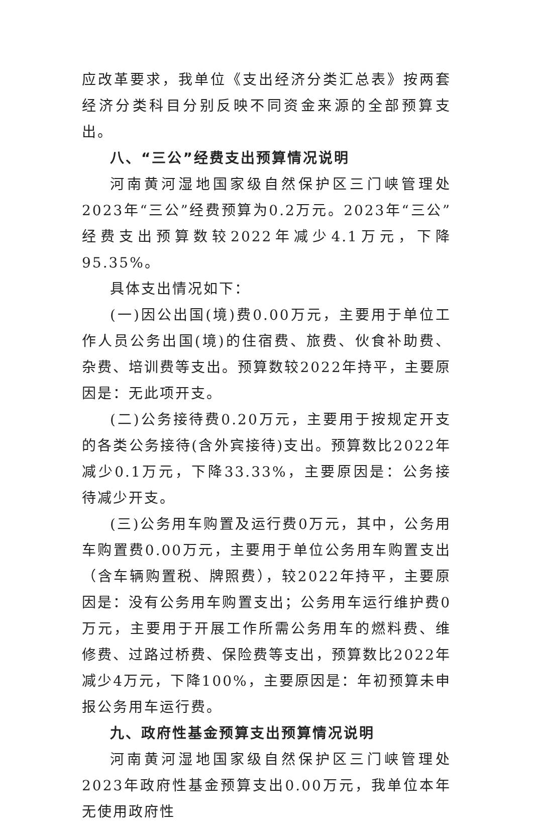应改革要求，我单位《支出经济分类汇总表》按两套经济分类科目分别反映不同资金来源的全部预算支出。
八、“三公”经费支出预算情况说明
河南黄河湿地国家级自然保护区三门峡管理处2023年“三公”经费预算为0.2万元。2023年“三公”经费支出预算数较2022年减少4.1万元，下降95.35%。
具体支出情况如下：
(一)因公出国(境)费0.00万元，主要用于单位工作人员公务出国(境)的住宿费、旅费、伙食补助费、杂费、培训费等支出。预算数较2022年持平，主要原因是：无此项开支。
(二)公务接待费0.20万元，主要用于按规定开支的各类公务接待(含外宾接待)支出。预算数比2022年减少0.1万元，下降33.33%，主要原因是：公务接待减少开支。
(三)公务用车购置及运行费0万元，其中，公务用车购置费0.00万元，主要用于单位公务用车购置支出（含车辆购置税、牌照费），较2022年持平，主要原因是：没有公务用车购置支出；公务用车运行维护费0万元，主要用于开展工作所需公务用车的燃料费、维修费、过路过桥费、保险费等支出，预算数比2022年减少4万元，下降100%，主要原因是：年初预算未申报公务用车运行费。
九、政府性基金预算支出预算情况说明
河南黄河湿地国家级自然保护区三门峡管理处2023年政府性基金预算支出0.00万元，我单位本年无使用政府性